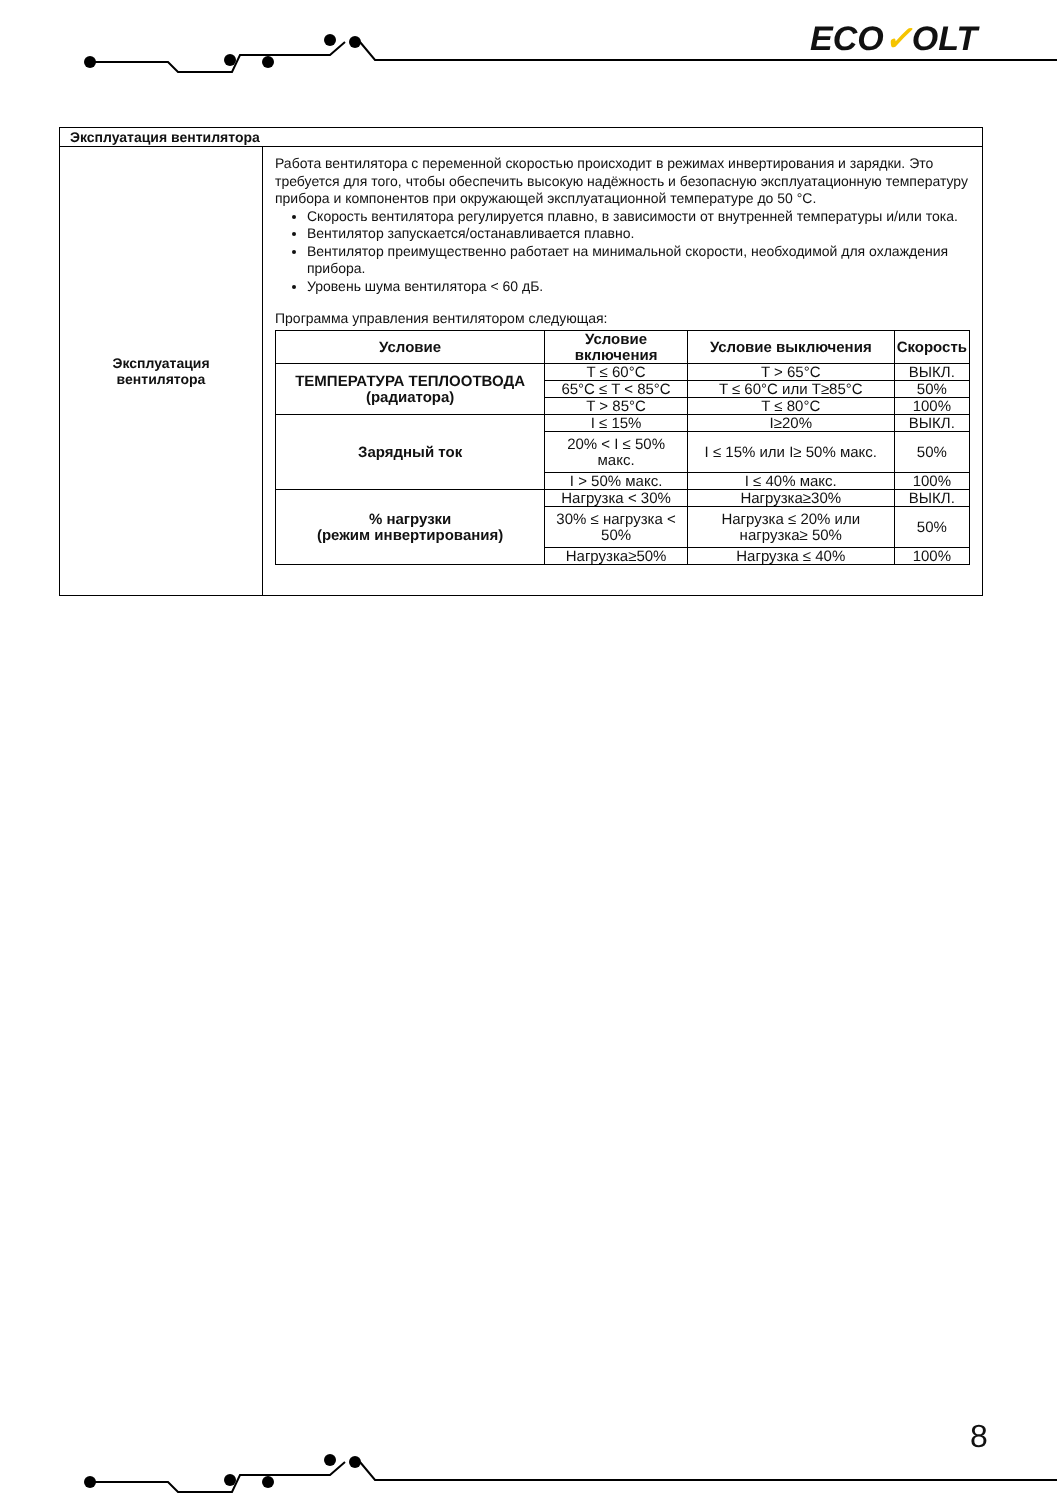ECO✓OLT
| Эксплуатация вентилятора | |
| Эксплуатация вентилятора | Работа вентилятора с переменной скоростью происходит в режимах инвертирования и зарядки. Это требуется для того, чтобы обеспечить высокую надёжность и безопасную эксплуатационную температуру прибора и компонентов при окружающей эксплуатационной температуре до 50 °C. Скорость вентилятора регулируется плавно, в зависимости от внутренней температуры и/или тока. Вентилятор запускается/останавливается плавно. Вентилятор преимущественно работает на минимальной скорости, необходимой для охлаждения прибора. Уровень шума вентилятора < 60 дБ. Программа управления вентилятором следующая: / Условие / Условие включения / Условие выключения / Скорость / / --- / --- / --- / --- / / ТЕМПЕРАТУРА ТЕПЛООТВОДА (радиатора) / T ≤ 60°C / T > 65°C / ВЫКЛ. / / / 65°C ≤ T < 85°C / T ≤ 60°C или T≥85°C / 50% / / / T > 85°C / T ≤ 80°C / 100% / / Зарядный ток / I ≤ 15% / I≥20% / ВЫКЛ. / / / 20% < I ≤ 50% макс. / I ≤ 15% или I≥ 50% макс. / 50% / / / I > 50% макс. / I ≤ 40% макс. / 100% / / % нагрузки (режим инвертирования) / Нагрузка < 30% / Нагрузка≥30% / ВЫКЛ. / / / 30% ≤ нагрузка < 50% / Нагрузка ≤ 20% или нагрузка≥ 50% / 50% / / / Нагрузка≥50% / Нагрузка ≤ 40% / 100% / |
8